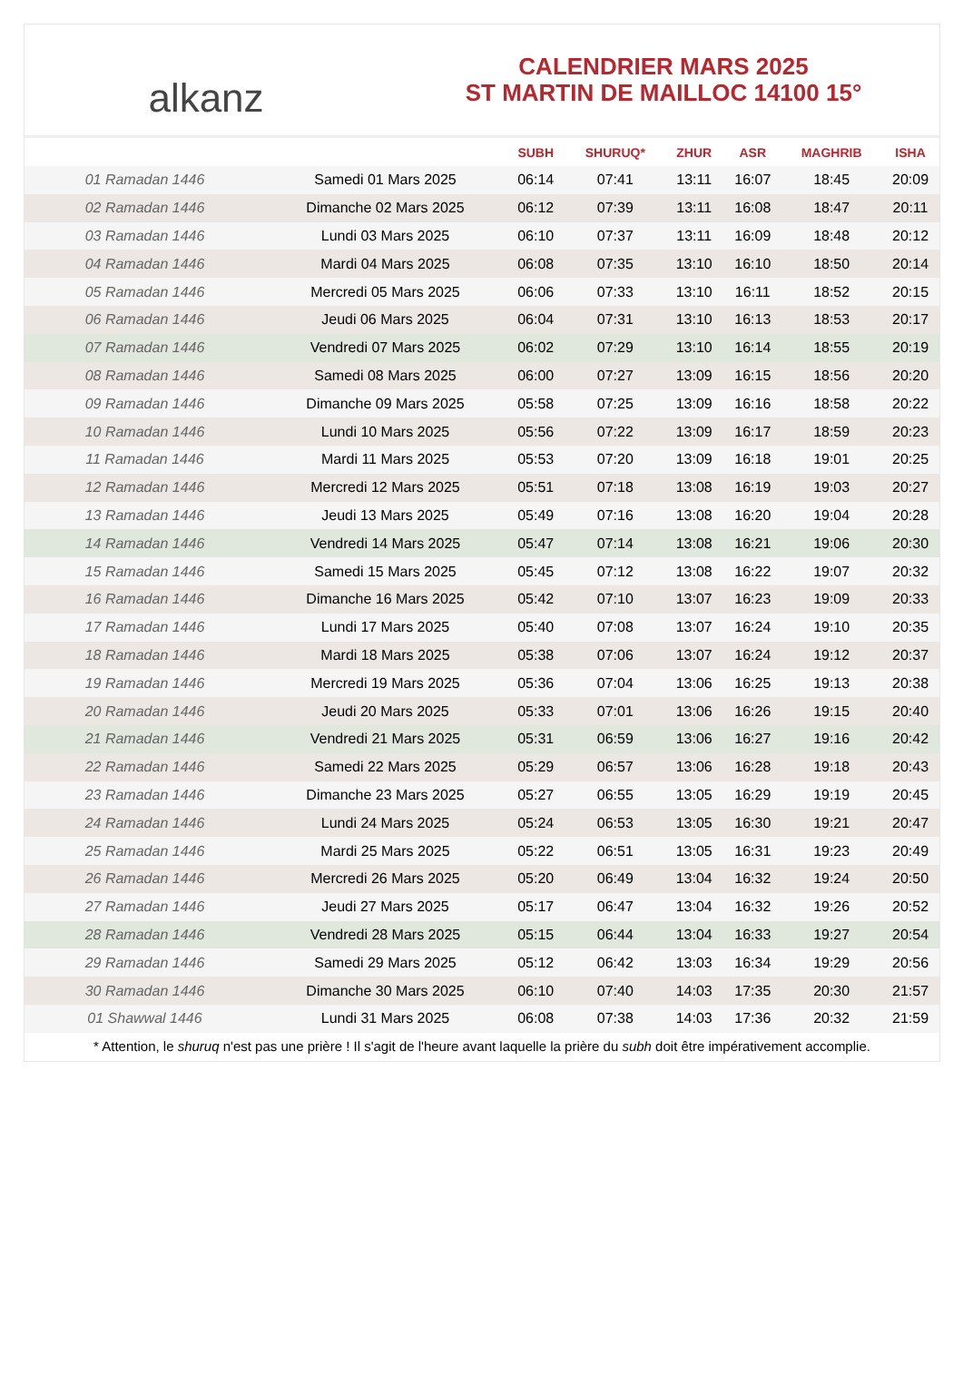alkanz
CALENDRIER MARS 2025
ST MARTIN DE MAILLOC 14100 15°
| | | SUBH | SHURUQ* | ZHUR | ASR | MAGHRIB | ISHA |
| --- | --- | --- | --- | --- | --- | --- | --- |
| 01 Ramadan 1446 | Samedi 01 Mars 2025 | 06:14 | 07:41 | 13:11 | 16:07 | 18:45 | 20:09 |
| 02 Ramadan 1446 | Dimanche 02 Mars 2025 | 06:12 | 07:39 | 13:11 | 16:08 | 18:47 | 20:11 |
| 03 Ramadan 1446 | Lundi 03 Mars 2025 | 06:10 | 07:37 | 13:11 | 16:09 | 18:48 | 20:12 |
| 04 Ramadan 1446 | Mardi 04 Mars 2025 | 06:08 | 07:35 | 13:10 | 16:10 | 18:50 | 20:14 |
| 05 Ramadan 1446 | Mercredi 05 Mars 2025 | 06:06 | 07:33 | 13:10 | 16:11 | 18:52 | 20:15 |
| 06 Ramadan 1446 | Jeudi 06 Mars 2025 | 06:04 | 07:31 | 13:10 | 16:13 | 18:53 | 20:17 |
| 07 Ramadan 1446 | Vendredi 07 Mars 2025 | 06:02 | 07:29 | 13:10 | 16:14 | 18:55 | 20:19 |
| 08 Ramadan 1446 | Samedi 08 Mars 2025 | 06:00 | 07:27 | 13:09 | 16:15 | 18:56 | 20:20 |
| 09 Ramadan 1446 | Dimanche 09 Mars 2025 | 05:58 | 07:25 | 13:09 | 16:16 | 18:58 | 20:22 |
| 10 Ramadan 1446 | Lundi 10 Mars 2025 | 05:56 | 07:22 | 13:09 | 16:17 | 18:59 | 20:23 |
| 11 Ramadan 1446 | Mardi 11 Mars 2025 | 05:53 | 07:20 | 13:09 | 16:18 | 19:01 | 20:25 |
| 12 Ramadan 1446 | Mercredi 12 Mars 2025 | 05:51 | 07:18 | 13:08 | 16:19 | 19:03 | 20:27 |
| 13 Ramadan 1446 | Jeudi 13 Mars 2025 | 05:49 | 07:16 | 13:08 | 16:20 | 19:04 | 20:28 |
| 14 Ramadan 1446 | Vendredi 14 Mars 2025 | 05:47 | 07:14 | 13:08 | 16:21 | 19:06 | 20:30 |
| 15 Ramadan 1446 | Samedi 15 Mars 2025 | 05:45 | 07:12 | 13:08 | 16:22 | 19:07 | 20:32 |
| 16 Ramadan 1446 | Dimanche 16 Mars 2025 | 05:42 | 07:10 | 13:07 | 16:23 | 19:09 | 20:33 |
| 17 Ramadan 1446 | Lundi 17 Mars 2025 | 05:40 | 07:08 | 13:07 | 16:24 | 19:10 | 20:35 |
| 18 Ramadan 1446 | Mardi 18 Mars 2025 | 05:38 | 07:06 | 13:07 | 16:24 | 19:12 | 20:37 |
| 19 Ramadan 1446 | Mercredi 19 Mars 2025 | 05:36 | 07:04 | 13:06 | 16:25 | 19:13 | 20:38 |
| 20 Ramadan 1446 | Jeudi 20 Mars 2025 | 05:33 | 07:01 | 13:06 | 16:26 | 19:15 | 20:40 |
| 21 Ramadan 1446 | Vendredi 21 Mars 2025 | 05:31 | 06:59 | 13:06 | 16:27 | 19:16 | 20:42 |
| 22 Ramadan 1446 | Samedi 22 Mars 2025 | 05:29 | 06:57 | 13:06 | 16:28 | 19:18 | 20:43 |
| 23 Ramadan 1446 | Dimanche 23 Mars 2025 | 05:27 | 06:55 | 13:05 | 16:29 | 19:19 | 20:45 |
| 24 Ramadan 1446 | Lundi 24 Mars 2025 | 05:24 | 06:53 | 13:05 | 16:30 | 19:21 | 20:47 |
| 25 Ramadan 1446 | Mardi 25 Mars 2025 | 05:22 | 06:51 | 13:05 | 16:31 | 19:23 | 20:49 |
| 26 Ramadan 1446 | Mercredi 26 Mars 2025 | 05:20 | 06:49 | 13:04 | 16:32 | 19:24 | 20:50 |
| 27 Ramadan 1446 | Jeudi 27 Mars 2025 | 05:17 | 06:47 | 13:04 | 16:32 | 19:26 | 20:52 |
| 28 Ramadan 1446 | Vendredi 28 Mars 2025 | 05:15 | 06:44 | 13:04 | 16:33 | 19:27 | 20:54 |
| 29 Ramadan 1446 | Samedi 29 Mars 2025 | 05:12 | 06:42 | 13:03 | 16:34 | 19:29 | 20:56 |
| 30 Ramadan 1446 | Dimanche 30 Mars 2025 | 06:10 | 07:40 | 14:03 | 17:35 | 20:30 | 21:57 |
| 01 Shawwal 1446 | Lundi 31 Mars 2025 | 06:08 | 07:38 | 14:03 | 17:36 | 20:32 | 21:59 |
* Attention, le shuruq n'est pas une prière ! Il s'agit de l'heure avant laquelle la prière du subh doit être impérativement accomplie.